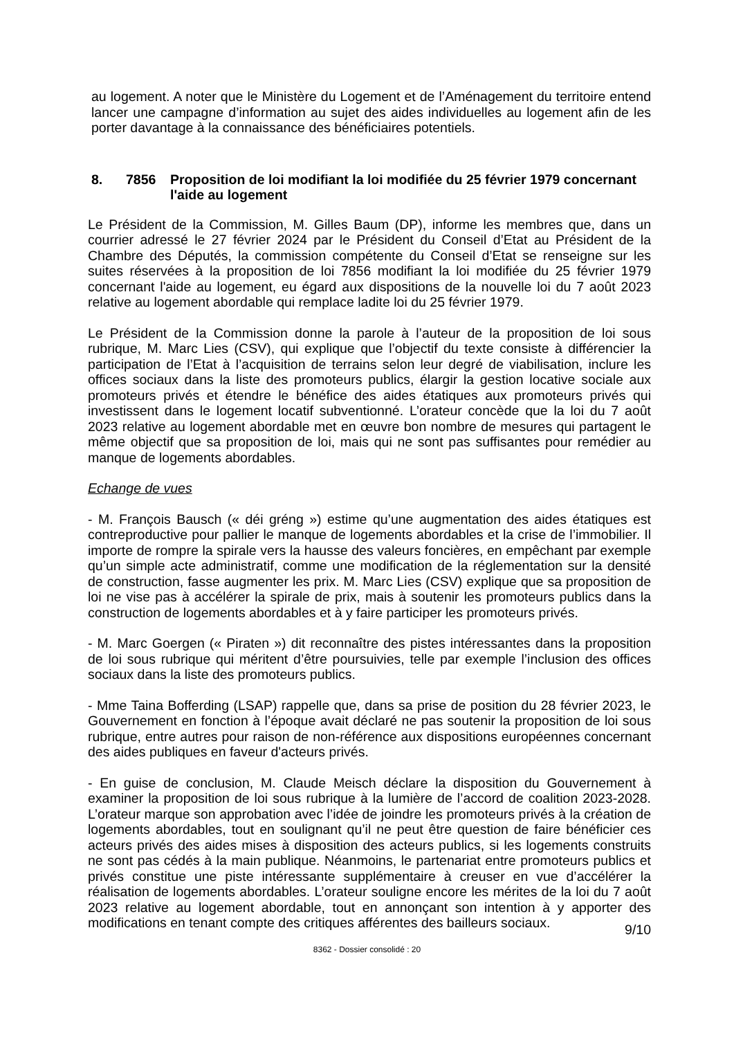au logement. A noter que le Ministère du Logement et de l’Aménagement du territoire entend lancer une campagne d’information au sujet des aides individuelles au logement afin de les porter davantage à la connaissance des bénéficiaires potentiels.
8. 7856 Proposition de loi modifiant la loi modifiée du 25 février 1979 concernant l'aide au logement
Le Président de la Commission, M. Gilles Baum (DP), informe les membres que, dans un courrier adressé le 27 février 2024 par le Président du Conseil d’Etat au Président de la Chambre des Députés, la commission compétente du Conseil d’Etat se renseigne sur les suites réservées à la proposition de loi 7856 modifiant la loi modifiée du 25 février 1979 concernant l'aide au logement, eu égard aux dispositions de la nouvelle loi du 7 août 2023 relative au logement abordable qui remplace ladite loi du 25 février 1979.
Le Président de la Commission donne la parole à l’auteur de la proposition de loi sous rubrique, M. Marc Lies (CSV), qui explique que l’objectif du texte consiste à différencier la participation de l’Etat à l’acquisition de terrains selon leur degré de viabilisation, inclure les offices sociaux dans la liste des promoteurs publics, élargir la gestion locative sociale aux promoteurs privés et étendre le bénéfice des aides étatiques aux promoteurs privés qui investissent dans le logement locatif subventionné. L’orateur concède que la loi du 7 août 2023 relative au logement abordable met en œuvre bon nombre de mesures qui partagent le même objectif que sa proposition de loi, mais qui ne sont pas suffisantes pour remédier au manque de logements abordables.
Echange de vues
- M. François Bausch (« déi gréng ») estime qu’une augmentation des aides étatiques est contreproductive pour pallier le manque de logements abordables et la crise de l’immobilier. Il importe de rompre la spirale vers la hausse des valeurs foncières, en empêchant par exemple qu’un simple acte administratif, comme une modification de la réglementation sur la densité de construction, fasse augmenter les prix. M. Marc Lies (CSV) explique que sa proposition de loi ne vise pas à accélérer la spirale de prix, mais à soutenir les promoteurs publics dans la construction de logements abordables et à y faire participer les promoteurs privés.
- M. Marc Goergen (« Piraten ») dit reconnaître des pistes intéressantes dans la proposition de loi sous rubrique qui méritent d’être poursuivies, telle par exemple l’inclusion des offices sociaux dans la liste des promoteurs publics.
- Mme Taina Bofferding (LSAP) rappelle que, dans sa prise de position du 28 février 2023, le Gouvernement en fonction à l’époque avait déclaré ne pas soutenir la proposition de loi sous rubrique, entre autres pour raison de non-référence aux dispositions européennes concernant des aides publiques en faveur d'acteurs privés.
- En guise de conclusion, M. Claude Meisch déclare la disposition du Gouvernement à examiner la proposition de loi sous rubrique à la lumière de l’accord de coalition 2023-2028. L’orateur marque son approbation avec l’idée de joindre les promoteurs privés à la création de logements abordables, tout en soulignant qu’il ne peut être question de faire bénéficier ces acteurs privés des aides mises à disposition des acteurs publics, si les logements construits ne sont pas cédés à la main publique. Néanmoins, le partenariat entre promoteurs publics et privés constitue une piste intéressante supplémentaire à creuser en vue d’accélérer la réalisation de logements abordables. L’orateur souligne encore les mérites de la loi du 7 août 2023 relative au logement abordable, tout en annonçant son intention à y apporter des modifications en tenant compte des critiques afférentes des bailleurs sociaux.
9/10
8362 - Dossier consolidé : 20